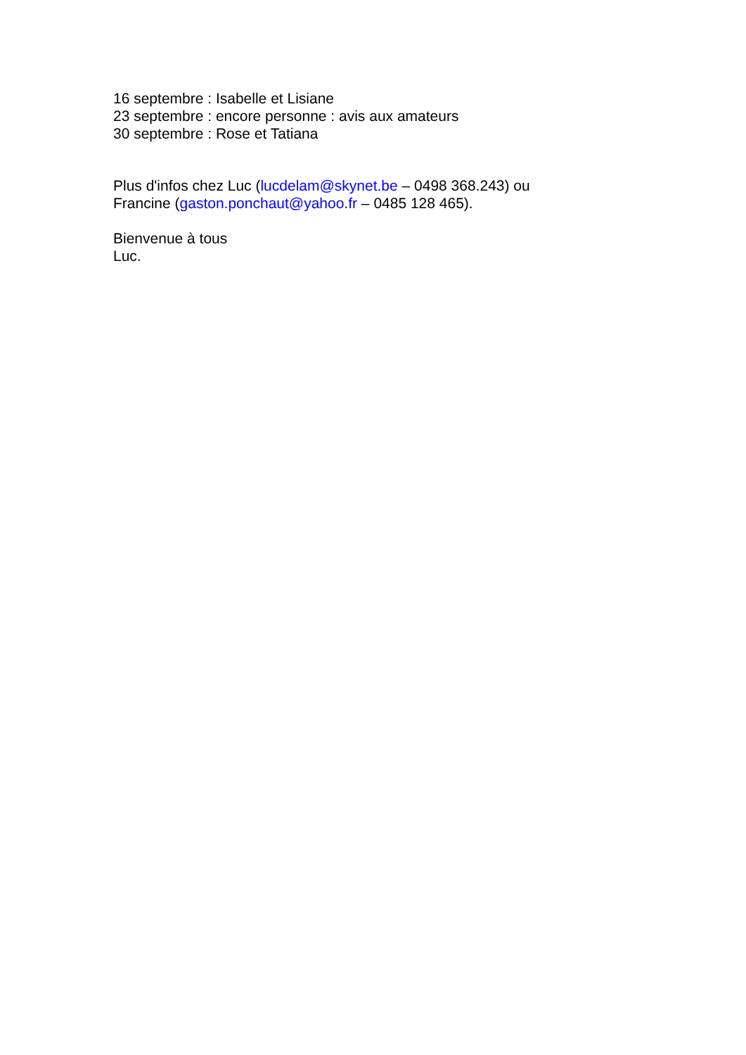16 septembre : Isabelle et Lisiane
23 septembre : encore personne : avis aux amateurs
30 septembre : Rose et Tatiana
Plus d'infos chez Luc (lucdelam@skynet.be – 0498 368.243) ou
Francine (gaston.ponchaut@yahoo.fr – 0485 128 465).
Bienvenue à tous
Luc.